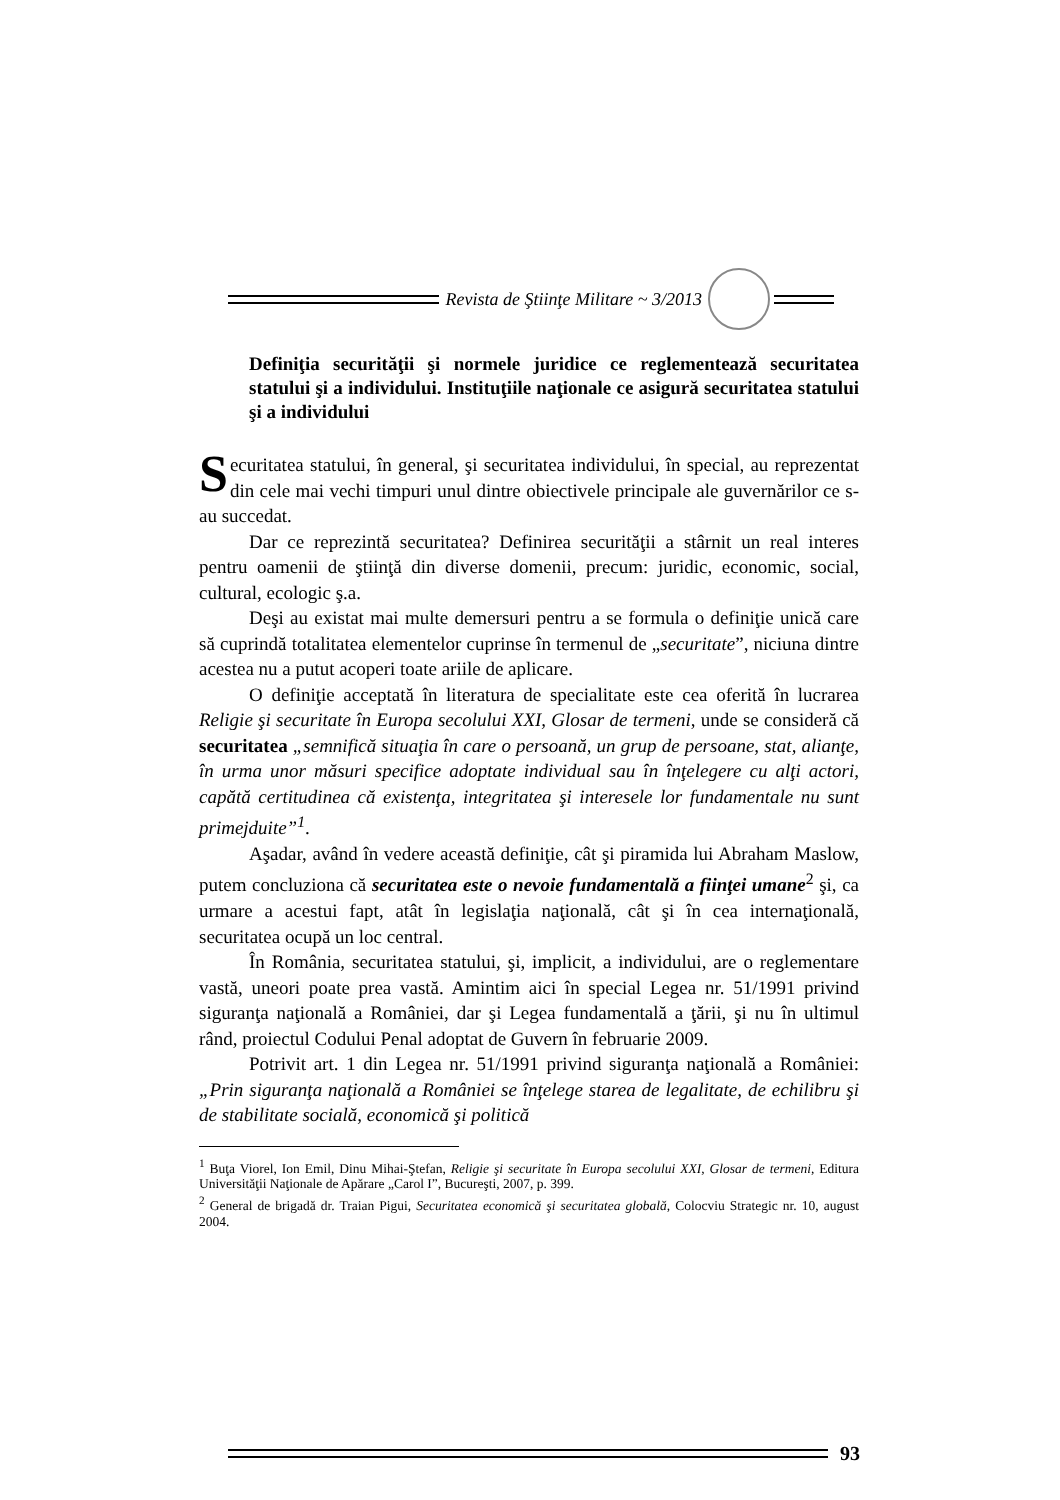Revista de Ştiinţe Militare ~ 3/2013
Definiţia securităţii şi normele juridice ce reglementează securitatea statului şi a individului. Instituţiile naţionale ce asigură securitatea statului şi a individului
Securitatea statului, în general, şi securitatea individului, în special, au reprezentat din cele mai vechi timpuri unul dintre obiectivele principale ale guvernărilor ce s-au succedat.
Dar ce reprezintă securitatea? Definirea securităţii a stârnit un real interes pentru oamenii de ştiinţă din diverse domenii, precum: juridic, economic, social, cultural, ecologic ş.a.
Deşi au existat mai multe demersuri pentru a se formula o definiţie unică care să cuprindă totalitatea elementelor cuprinse în termenul de „securitate”, niciuna dintre acestea nu a putut acoperi toate ariile de aplicare.
O definiţie acceptată în literatura de specialitate este cea oferită în lucrarea Religie şi securitate în Europa secolului XXI, Glosar de termeni, unde se consideră că securitatea „semnifică situaţia în care o persoană, un grup de persoane, stat, alianţe, în urma unor măsuri specifice adoptate individual sau în înţelegere cu alţi actori, capătă certitudinea că existenţa, integritatea şi interesele lor fundamentale nu sunt primejduite”<sup>1</sup>.
Aşadar, având în vedere această definiţie, cât şi piramida lui Abraham Maslow, putem concluziona că securitatea este o nevoie fundamentală a fiinţei umane<sup>2</sup> şi, ca urmare a acestui fapt, atât în legislaţia naţională, cât şi în cea internaţională, securitatea ocupă un loc central.
În România, securitatea statului, şi, implicit, a individului, are o reglementare vastă, uneori poate prea vastă. Amintim aici în special Legea nr. 51/1991 privind siguranţa naţională a României, dar şi Legea fundamentală a ţării, şi nu în ultimul rând, proiectul Codului Penal adoptat de Guvern în februarie 2009.
Potrivit art. 1 din Legea nr. 51/1991 privind siguranţa naţională a României: „Prin siguranţa naţională a României se înţelege starea de legalitate, de echilibru şi de stabilitate socială, economică şi politică
<sup>1</sup> Buţa Viorel, Ion Emil, Dinu Mihai-Ştefan, Religie şi securitate în Europa secolului XXI, Glosar de termeni, Editura Universităţii Naţionale de Apărare „Carol I”, Bucureşti, 2007, p. 399.
<sup>2</sup> General de brigadă dr. Traian Pigui, Securitatea economică şi securitatea globală, Colocviu Strategic nr. 10, august 2004.
93